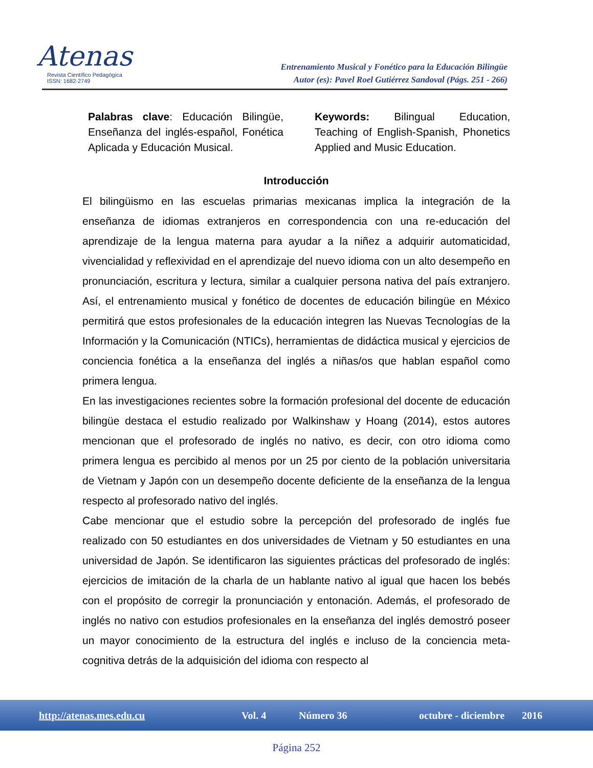Atenas
Revista Científico Pedagógica
ISSN: 1682-2749
Entrenamiento Musical y Fonético para la Educación Bilingüe
Autor (es): Pavel Roel Gutiérrez Sandoval (Págs. 251 - 266)
Palabras clave: Educación Bilingüe, Enseñanza del inglés-español, Fonética Aplicada y Educación Musical.
Keywords: Bilingual Education, Teaching of English-Spanish, Phonetics Applied and Music Education.
Introducción
El bilingüismo en las escuelas primarias mexicanas implica la integración de la enseñanza de idiomas extranjeros en correspondencia con una re-educación del aprendizaje de la lengua materna para ayudar a la niñez a adquirir automaticidad, vivencialidad y reflexividad en el aprendizaje del nuevo idioma con un alto desempeño en pronunciación, escritura y lectura, similar a cualquier persona nativa del país extranjero. Así, el entrenamiento musical y fonético de docentes de educación bilingüe en México permitirá que estos profesionales de la educación integren las Nuevas Tecnologías de la Información y la Comunicación (NTICs), herramientas de didáctica musical y ejercicios de conciencia fonética a la enseñanza del inglés a niñas/os que hablan español como primera lengua.
En las investigaciones recientes sobre la formación profesional del docente de educación bilingüe destaca el estudio realizado por Walkinshaw y Hoang (2014), estos autores mencionan que el profesorado de inglés no nativo, es decir, con otro idioma como primera lengua es percibido al menos por un 25 por ciento de la población universitaria de Vietnam y Japón con un desempeño docente deficiente de la enseñanza de la lengua respecto al profesorado nativo del inglés.
Cabe mencionar que el estudio sobre la percepción del profesorado de inglés fue realizado con 50 estudiantes en dos universidades de Vietnam y 50 estudiantes en una universidad de Japón. Se identificaron las siguientes prácticas del profesorado de inglés: ejercicios de imitación de la charla de un hablante nativo al igual que hacen los bebés con el propósito de corregir la pronunciación y entonación. Además, el profesorado de inglés no nativo con estudios profesionales en la enseñanza del inglés demostró poseer un mayor conocimiento de la estructura del inglés e incluso de la conciencia meta-cognitiva detrás de la adquisición del idioma con respecto al
http://atenas.mes.edu.cu Vol. 4 Número 36 octubre - diciembre 2016
Página 252